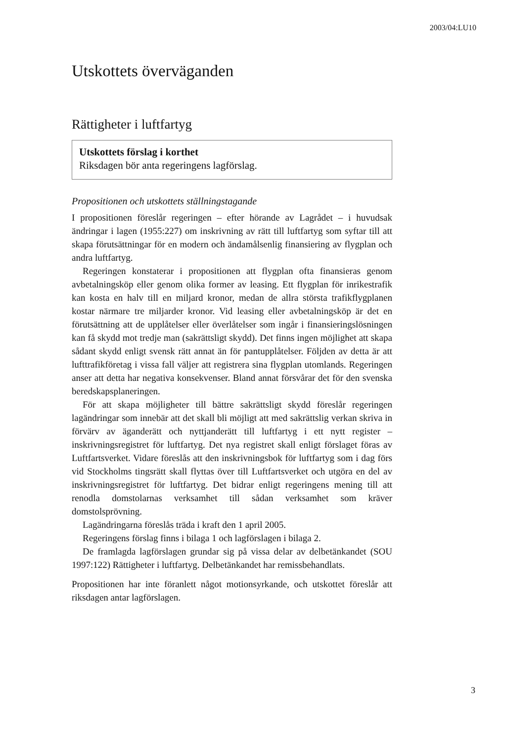2003/04:LU10
Utskottets överväganden
Rättigheter i luftfartyg
Utskottets förslag i korthet
Riksdagen bör anta regeringens lagförslag.
Propositionen och utskottets ställningstagande
I propositionen föreslår regeringen – efter hörande av Lagrådet – i huvudsak ändringar i lagen (1955:227) om inskrivning av rätt till luftfartyg som syftar till att skapa förutsättningar för en modern och ändamålsenlig finansiering av flygplan och andra luftfartyg.
Regeringen konstaterar i propositionen att flygplan ofta finansieras genom avbetalningsköp eller genom olika former av leasing. Ett flygplan för inrikestrafik kan kosta en halv till en miljard kronor, medan de allra största trafikflygplanen kostar närmare tre miljarder kronor. Vid leasing eller avbetalningsköp är det en förutsättning att de upplåtelser eller överlåtelser som ingår i finansieringslösningen kan få skydd mot tredje man (sakrättsligt skydd). Det finns ingen möjlighet att skapa sådant skydd enligt svensk rätt annat än för pantupplåtelser. Följden av detta är att lufttrafikföretag i vissa fall väljer att registrera sina flygplan utomlands. Regeringen anser att detta har negativa konsekvenser. Bland annat försvårar det för den svenska beredskapsplaneringen.
För att skapa möjligheter till bättre sakrättsligt skydd föreslår regeringen lagändringar som innebär att det skall bli möjligt att med sakrättslig verkan skriva in förvärv av äganderätt och nyttjanderätt till luftfartyg i ett nytt register – inskrivningsregistret för luftfartyg. Det nya registret skall enligt förslaget föras av Luftfartsverket. Vidare föreslås att den inskrivningsbok för luftfartyg som i dag förs vid Stockholms tingsrätt skall flyttas över till Luftfartsverket och utgöra en del av inskrivningsregistret för luftfartyg. Det bidrar enligt regeringens mening till att renodla domstolarnas verksamhet till sådan verksamhet som kräver domstolsprövning.
Lagändringarna föreslås träda i kraft den 1 april 2005.
Regeringens förslag finns i bilaga 1 och lagförslagen i bilaga 2.
De framlagda lagförslagen grundar sig på vissa delar av delbetänkandet (SOU 1997:122) Rättigheter i luftfartyg. Delbetänkandet har remissbehandlats.
Propositionen har inte föranlett något motionsyrkande, och utskottet föreslår att riksdagen antar lagförslagen.
3